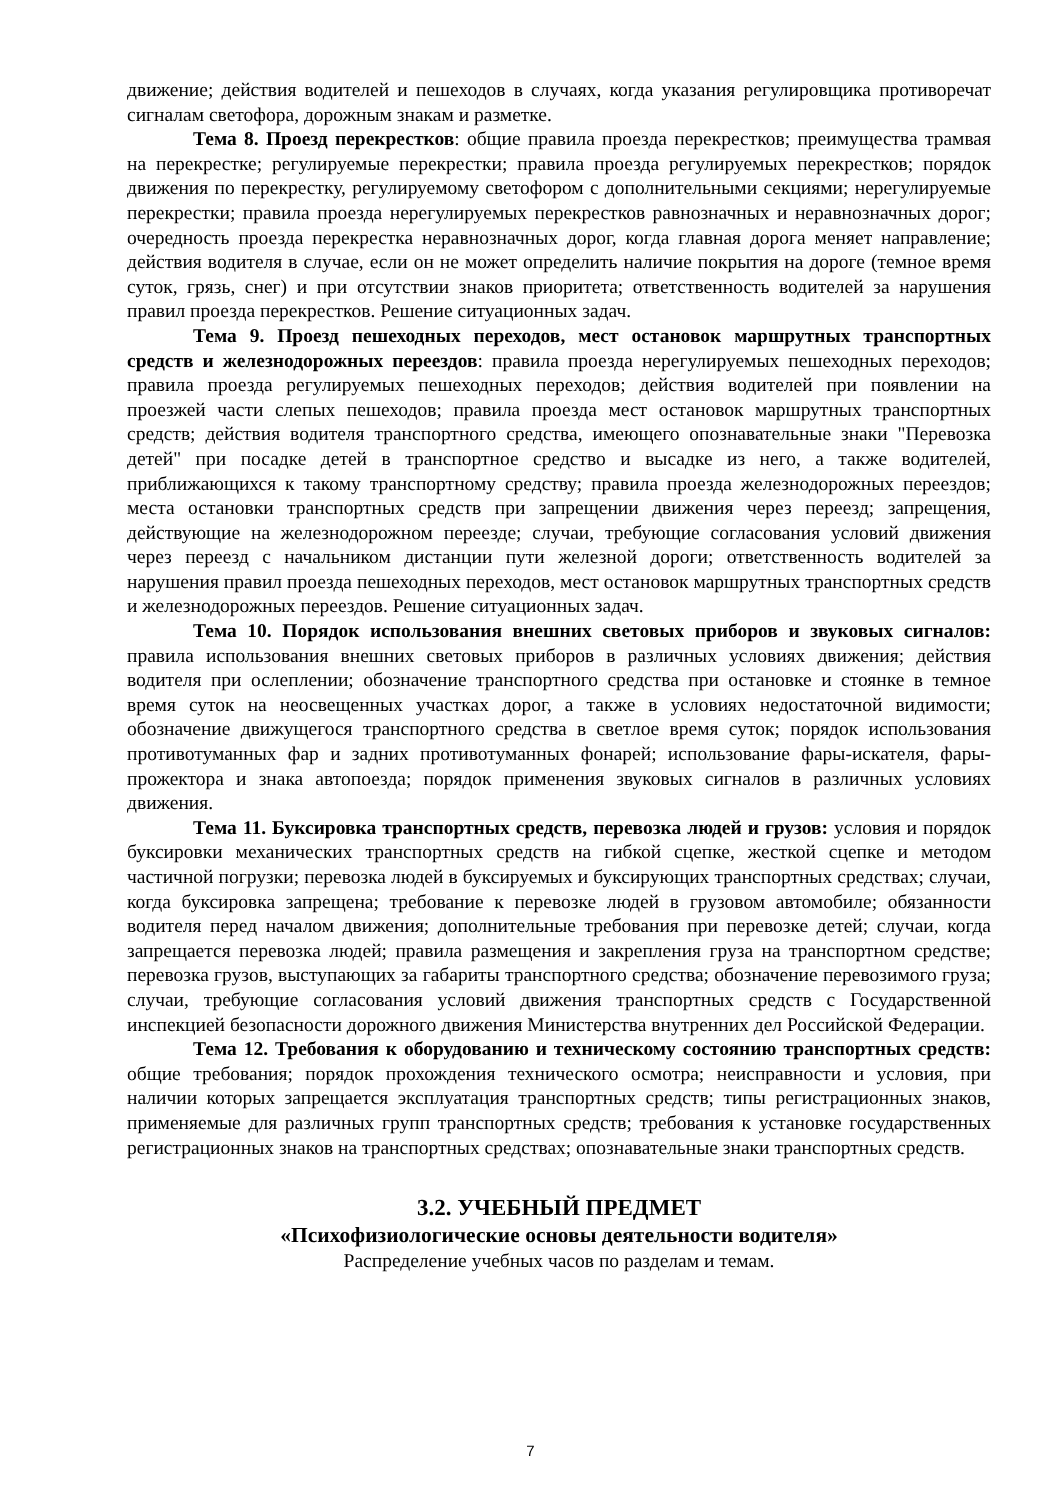движение; действия водителей и пешеходов в случаях, когда указания регулировщика противоречат сигналам светофора, дорожным знакам и разметке.
Тема 8. Проезд перекрестков: общие правила проезда перекрестков; преимущества трамвая на перекрестке; регулируемые перекрестки; правила проезда регулируемых перекрестков; порядок движения по перекрестку, регулируемому светофором с дополнительными секциями; нерегулируемые перекрестки; правила проезда нерегулируемых перекрестков равнозначных и неравнозначных дорог; очередность проезда перекрестка неравнозначных дорог, когда главная дорога меняет направление; действия водителя в случае, если он не может определить наличие покрытия на дороге (темное время суток, грязь, снег) и при отсутствии знаков приоритета; ответственность водителей за нарушения правил проезда перекрестков. Решение ситуационных задач.
Тема 9. Проезд пешеходных переходов, мест остановок маршрутных транспортных средств и железнодорожных переездов: правила проезда нерегулируемых пешеходных переходов; правила проезда регулируемых пешеходных переходов; действия водителей при появлении на проезжей части слепых пешеходов; правила проезда мест остановок маршрутных транспортных средств; действия водителя транспортного средства, имеющего опознавательные знаки "Перевозка детей" при посадке детей в транспортное средство и высадке из него, а также водителей, приближающихся к такому транспортному средству; правила проезда железнодорожных переездов; места остановки транспортных средств при запрещении движения через переезд; запрещения, действующие на железнодорожном переезде; случаи, требующие согласования условий движения через переезд с начальником дистанции пути железной дороги; ответственность водителей за нарушения правил проезда пешеходных переходов, мест остановок маршрутных транспортных средств и железнодорожных переездов. Решение ситуационных задач.
Тема 10. Порядок использования внешних световых приборов и звуковых сигналов: правила использования внешних световых приборов в различных условиях движения; действия водителя при ослеплении; обозначение транспортного средства при остановке и стоянке в темное время суток на неосвещенных участках дорог, а также в условиях недостаточной видимости; обозначение движущегося транспортного средства в светлое время суток; порядок использования противотуманных фар и задних противотуманных фонарей; использование фары-искателя, фары-прожектора и знака автопоезда; порядок применения звуковых сигналов в различных условиях движения.
Тема 11. Буксировка транспортных средств, перевозка людей и грузов: условия и порядок буксировки механических транспортных средств на гибкой сцепке, жесткой сцепке и методом частичной погрузки; перевозка людей в буксируемых и буксирующих транспортных средствах; случаи, когда буксировка запрещена; требование к перевозке людей в грузовом автомобиле; обязанности водителя перед началом движения; дополнительные требования при перевозке детей; случаи, когда запрещается перевозка людей; правила размещения и закрепления груза на транспортном средстве; перевозка грузов, выступающих за габариты транспортного средства; обозначение перевозимого груза; случаи, требующие согласования условий движения транспортных средств с Государственной инспекцией безопасности дорожного движения Министерства внутренних дел Российской Федерации.
Тема 12. Требования к оборудованию и техническому состоянию транспортных средств: общие требования; порядок прохождения технического осмотра; неисправности и условия, при наличии которых запрещается эксплуатация транспортных средств; типы регистрационных знаков, применяемые для различных групп транспортных средств; требования к установке государственных регистрационных знаков на транспортных средствах; опознавательные знаки транспортных средств.
3.2. УЧЕБНЫЙ ПРЕДМЕТ
«Психофизиологические основы деятельности водителя»
Распределение учебных часов по разделам и темам.
7